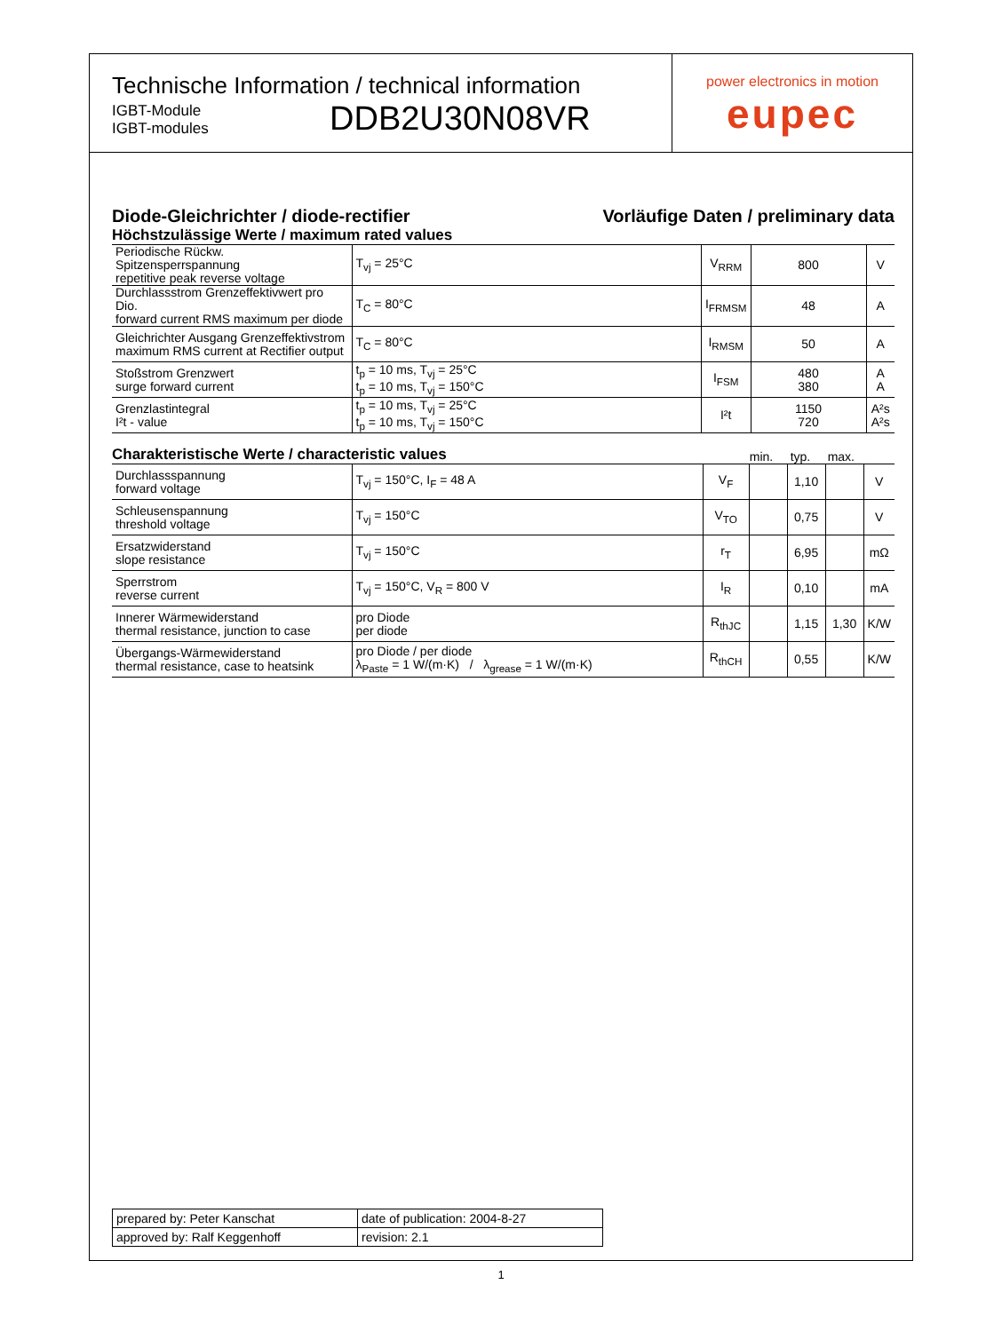Technische Information / technical information
IGBT-Module
IGBT-modules
DDB2U30N08VR
power electronics in motion
eupec
Diode-Gleichrichter / diode-rectifier Vorläufige Daten / preliminary data
Höchstzulässige Werte / maximum rated values
| Periodische Rückw. Spitzensperrspannung repetitive peak reverse voltage | T<sub>vj</sub> = 25°C | V<sub>RRM</sub> | 800 | V |
| Durchlassstrom Grenzeffektivwert pro Dio. forward current RMS maximum per diode | T<sub>C</sub> = 80°C | I<sub>FRMSM</sub> | 48 | A |
| Gleichrichter Ausgang Grenzeffektivstrom maximum RMS current at Rectifier output | T<sub>C</sub> = 80°C | I<sub>RMSM</sub> | 50 | A |
| Stoßstrom Grenzwert surge forward current | t<sub>p</sub> = 10 ms, T<sub>vj</sub> = 25°C t<sub>p</sub> = 10 ms, T<sub>vj</sub> = 150°C | I<sub>FSM</sub> | 480 380 | A A |
| Grenzlastintegral I²t - value | t<sub>p</sub> = 10 ms, T<sub>vj</sub> = 25°C t<sub>p</sub> = 10 ms, T<sub>vj</sub> = 150°C | I²t | 1150 720 | A²s A²s |
Charakteristische Werte / characteristic values
min. typ. max.
| Durchlassspannung forward voltage | T<sub>vj</sub> = 150°C, I<sub>F</sub> = 48 A | V<sub>F</sub> | | 1,10 | | V |
| Schleusenspannung threshold voltage | T<sub>vj</sub> = 150°C | V<sub>TO</sub> | | 0,75 | | V |
| Ersatzwiderstand slope resistance | T<sub>vj</sub> = 150°C | r<sub>T</sub> | | 6,95 | | mΩ |
| Sperrstrom reverse current | T<sub>vj</sub> = 150°C, V<sub>R</sub> = 800 V | I<sub>R</sub> | | 0,10 | | mA |
| Innerer Wärmewiderstand thermal resistance, junction to case | pro Diode per diode | R<sub>thJC</sub> | | 1,15 | 1,30 | K/W |
| Übergangs-Wärmewiderstand thermal resistance, case to heatsink | pro Diode / per diode λ<sub>Paste</sub> = 1 W/(m·K) / λ<sub>grease</sub> = 1 W/(m·K) | R<sub>thCH</sub> | | 0,55 | | K/W |
| prepared by: Peter Kanschat | date of publication: 2004-8-27 |
| approved by: Ralf Keggenhoff | revision: 2.1 |
1